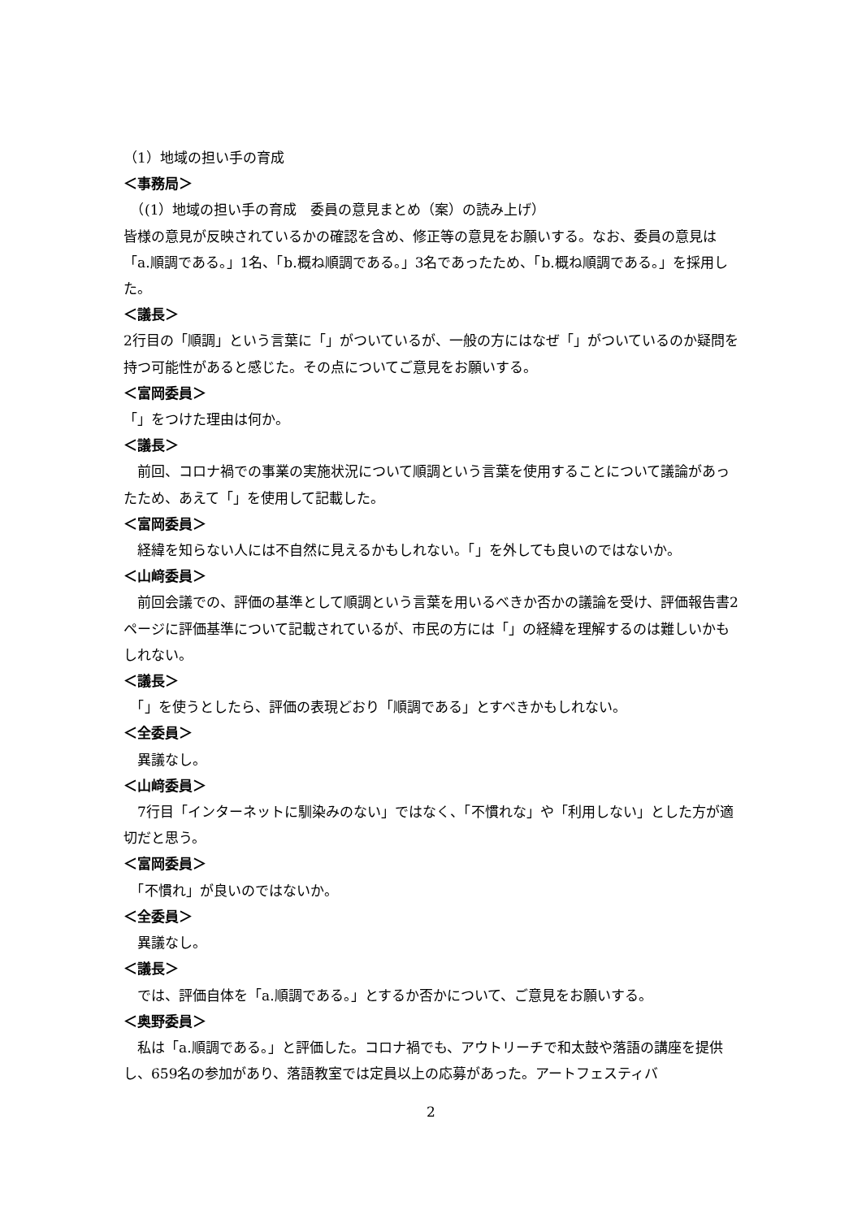（1）地域の担い手の育成
＜事務局＞
　（(1）地域の担い手の育成　委員の意見まとめ（案）の読み上げ）
皆様の意見が反映されているかの確認を含め、修正等の意見をお願いする。なお、委員の意見は「a.順調である。」1名、「b.概ね順調である。」3名であったため、「b.概ね順調である。」を採用した。
＜議長＞
2行目の「順調」という言葉に「」がついているが、一般の方にはなぜ「」がついているのか疑問を持つ可能性があると感じた。その点についてご意見をお願いする。
＜富岡委員＞
「」をつけた理由は何か。
＜議長＞
　前回、コロナ禍での事業の実施状況について順調という言葉を使用することについて議論があったため、あえて「」を使用して記載した。
＜富岡委員＞
　経緯を知らない人には不自然に見えるかもしれない。「」を外しても良いのではないか。
＜山﨑委員＞
　前回会議での、評価の基準として順調という言葉を用いるべきか否かの議論を受け、評価報告書2ページに評価基準について記載されているが、市民の方には「」の経緯を理解するのは難しいかもしれない。
＜議長＞
　「」を使うとしたら、評価の表現どおり「順調である」とすべきかもしれない。
＜全委員＞
　異議なし。
＜山﨑委員＞
　7行目「インターネットに馴染みのない」ではなく、「不慣れな」や「利用しない」とした方が適切だと思う。
＜富岡委員＞
　「不慣れ」が良いのではないか。
＜全委員＞
　異議なし。
＜議長＞
　では、評価自体を「a.順調である。」とするか否かについて、ご意見をお願いする。
＜奥野委員＞
　私は「a.順調である。」と評価した。コロナ禍でも、アウトリーチで和太鼓や落語の講座を提供し、659名の参加があり、落語教室では定員以上の応募があった。アートフェスティバ
2